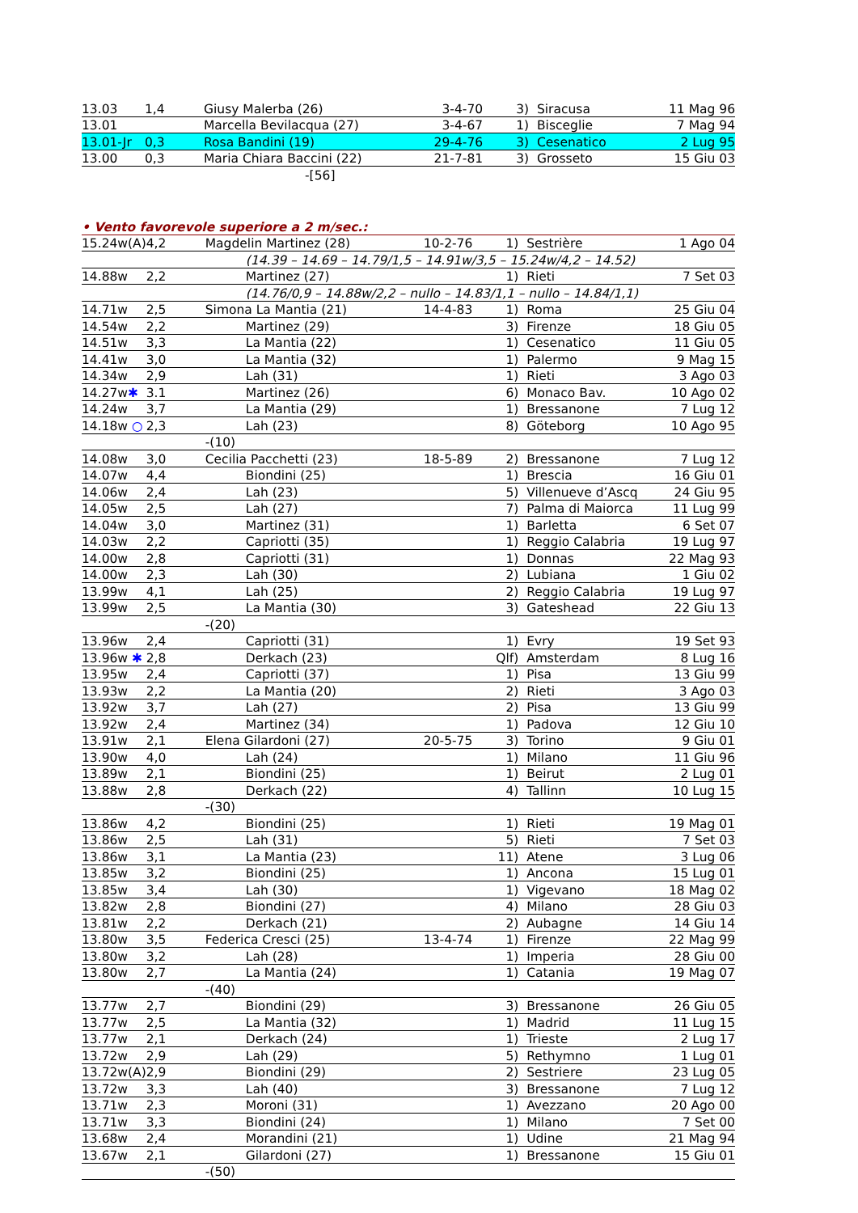| 13.03 | 1,4 | Giusy Malerba (26) | | 3-4-70 | 3) | Siracusa | 11 Mag 96 |
| 13.01 | | Marcella Bevilacqua (27) | | 3-4-67 | 1) | Bisceglie | 7 Mag 94 |
| 13.01-Jr | 0,3 | Rosa Bandini (19) | | 29-4-76 | 3) | Cesenatico | 2 Lug 95 |
| 13.00 | 0,3 | Maria Chiara Baccini (22) | | 21-7-81 | 3) | Grosseto | 15 Giu 03 |
| | | | -[56] | | | | |
• Vento favorevole superiore a 2 m/sec.:
| 15.24w(A) | 4,2 | Magdelin Martinez (28) | | 10-2-76 | 1) | Sestrière | 1 Ago 04 |
| | | | (14.39 – 14.69 – 14.79/1,5 – 14.91w/3,5 – 15.24w/4,2 – 14.52) | | | | |
| 14.88w | 2,2 | | Martinez (27) | | 1) | Rieti | 7 Set 03 |
| | | | (14.76/0,9 – 14.88w/2,2 – nullo – 14.83/1,1 – nullo – 14.84/1,1) | | | | |
| 14.71w | 2,5 | Simona La Mantia (21) | | 14-4-83 | 1) | Roma | 25 Giu 04 |
| 14.54w | 2,2 | | Martinez (29) | | 3) | Firenze | 18 Giu 05 |
| 14.51w | 3,3 | | La Mantia (22) | | 1) | Cesenatico | 11 Giu 05 |
| 14.41w | 3,0 | | La Mantia (32) | | 1) | Palermo | 9 Mag 15 |
| 14.34w | 2,9 | | Lah (31) | | 1) | Rieti | 3 Ago 03 |
| 14.27w ✱ | 3.1 | | Martinez (26) | | 6) | Monaco Bav. | 10 Ago 02 |
| 14.24w | 3,7 | | La Mantia (29) | | 1) | Bressanone | 7 Lug 12 |
| 14.18w ○ | 2,3 | | Lah (23) | | 8) | Göteborg | 10 Ago 95 |
| | | -(10) | | | | | |
| 14.08w | 3,0 | Cecilia Pacchetti (23) | | 18-5-89 | 2) | Bressanone | 7 Lug 12 |
| 14.07w | 4,4 | | Biondini (25) | | 1) | Brescia | 16 Giu 01 |
| 14.06w | 2,4 | | Lah (23) | | 5) | Villenueve d’Ascq | 24 Giu 95 |
| 14.05w | 2,5 | | Lah (27) | | 7) | Palma di Maiorca | 11 Lug 99 |
| 14.04w | 3,0 | | Martinez (31) | | 1) | Barletta | 6 Set 07 |
| 14.03w | 2,2 | | Capriotti (35) | | 1) | Reggio Calabria | 19 Lug 97 |
| 14.00w | 2,8 | | Capriotti (31) | | 1) | Donnas | 22 Mag 93 |
| 14.00w | 2,3 | | Lah (30) | | 2) | Lubiana | 1 Giu 02 |
| 13.99w | 4,1 | | Lah (25) | | 2) | Reggio Calabria | 19 Lug 97 |
| 13.99w | 2,5 | | La Mantia (30) | | 3) | Gateshead | 22 Giu 13 |
| | | -(20) | | | | | |
| 13.96w | 2,4 | | Capriotti (31) | | 1) | Evry | 19 Set 93 |
| 13.96w ✱ | 2,8 | | Derkach (23) | | Qlf) | Amsterdam | 8 Lug 16 |
| 13.95w | 2,4 | | Capriotti (37) | | 1) | Pisa | 13 Giu 99 |
| 13.93w | 2,2 | | La Mantia (20) | | 2) | Rieti | 3 Ago 03 |
| 13.92w | 3,7 | | Lah (27) | | 2) | Pisa | 13 Giu 99 |
| 13.92w | 2,4 | | Martinez (34) | | 1) | Padova | 12 Giu 10 |
| 13.91w | 2,1 | Elena Gilardoni (27) | | 20-5-75 | 3) | Torino | 9 Giu 01 |
| 13.90w | 4,0 | | Lah (24) | | 1) | Milano | 11 Giu 96 |
| 13.89w | 2,1 | | Biondini (25) | | 1) | Beirut | 2 Lug 01 |
| 13.88w | 2,8 | | Derkach (22) | | 4) | Tallinn | 10 Lug 15 |
| | | -(30) | | | | | |
| 13.86w | 4,2 | | Biondini (25) | | 1) | Rieti | 19 Mag 01 |
| 13.86w | 2,5 | | Lah (31) | | 5) | Rieti | 7 Set 03 |
| 13.86w | 3,1 | | La Mantia (23) | | 11) | Atene | 3 Lug 06 |
| 13.85w | 3,2 | | Biondini (25) | | 1) | Ancona | 15 Lug 01 |
| 13.85w | 3,4 | | Lah (30) | | 1) | Vigevano | 18 Mag 02 |
| 13.82w | 2,8 | | Biondini (27) | | 4) | Milano | 28 Giu 03 |
| 13.81w | 2,2 | | Derkach (21) | | 2) | Aubagne | 14 Giu 14 |
| 13.80w | 3,5 | Federica Cresci (25) | | 13-4-74 | 1) | Firenze | 22 Mag 99 |
| 13.80w | 3,2 | | Lah (28) | | 1) | Imperia | 28 Giu 00 |
| 13.80w | 2,7 | | La Mantia (24) | | 1) | Catania | 19 Mag 07 |
| | | -(40) | | | | | |
| 13.77w | 2,7 | | Biondini (29) | | 3) | Bressanone | 26 Giu 05 |
| 13.77w | 2,5 | | La Mantia (32) | | 1) | Madrid | 11 Lug 15 |
| 13.77w | 2,1 | | Derkach (24) | | 1) | Trieste | 2 Lug 17 |
| 13.72w | 2,9 | | Lah (29) | | 5) | Rethymno | 1 Lug 01 |
| 13.72w(A) | 2,9 | | Biondini (29) | | 2) | Sestriere | 23 Lug 05 |
| 13.72w | 3,3 | | Lah (40) | | 3) | Bressanone | 7 Lug 12 |
| 13.71w | 2,3 | | Moroni (31) | | 1) | Avezzano | 20 Ago 00 |
| 13.71w | 3,3 | | Biondini (24) | | 1) | Milano | 7 Set 00 |
| 13.68w | 2,4 | | Morandini (21) | | 1) | Udine | 21 Mag 94 |
| 13.67w | 2,1 | | Gilardoni (27) | | 1) | Bressanone | 15 Giu 01 |
| | | -(50) | | | | | |